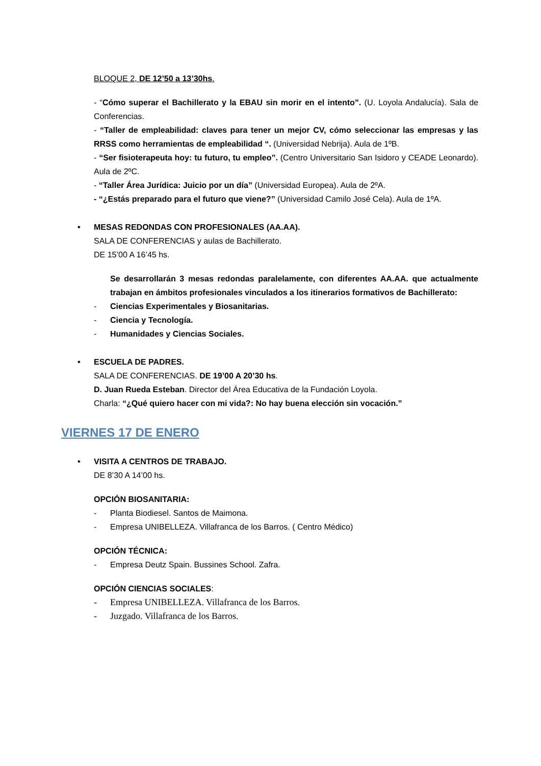BLOQUE 2, DE 12’50 a 13’30hs.
- “Cómo superar el Bachillerato y la EBAU sin morir en el intento”. (U. Loyola Andalucía). Sala de Conferencias.
- “Taller de empleabilidad: claves para tener un mejor CV, cómo seleccionar las empresas y las RRSS como herramientas de empleabilidad “. (Universidad Nebrija). Aula de 1ºB.
- “Ser fisioterapeuta hoy: tu futuro, tu empleo”. (Centro Universitario San Isidoro y CEADE Leonardo). Aula de 2ºC.
- “Taller Área Jurídica: Juicio por un día” (Universidad Europea). Aula de 2ºA.
- “¿Estás preparado para el futuro que viene?” (Universidad Camilo José Cela). Aula de 1ºA.
• MESAS REDONDAS CON PROFESIONALES (AA.AA).
SALA DE CONFERENCIAS y aulas de Bachillerato.
DE 15’00 A 16’45 hs.
Se desarrollarán 3 mesas redondas paralelamente, con diferentes AA.AA. que actualmente trabajan en ámbitos profesionales vinculados a los itinerarios formativos de Bachillerato:
- Ciencias Experimentales y Biosanitarias.
- Ciencia y Tecnología.
- Humanidades y Ciencias Sociales.
• ESCUELA DE PADRES.
SALA DE CONFERENCIAS. DE 19’00 A 20’30 hs.
D. Juan Rueda Esteban. Director del Área Educativa de la Fundación Loyola.
Charla: “¿Qué quiero hacer con mi vida?: No hay buena elección sin vocación.”
VIERNES 17 DE ENERO
• VISITA A CENTROS DE TRABAJO.
DE 8’30 A 14’00 hs.
OPCIÓN BIOSANITARIA:
- Planta Biodiesel. Santos de Maimona.
- Empresa UNIBELLEZA. Villafranca de los Barros. ( Centro Médico)
OPCIÓN TÉCNICA:
- Empresa Deutz Spain. Bussines School. Zafra.
OPCIÓN CIENCIAS SOCIALES:
- Empresa UNIBELLEZA. Villafranca de los Barros.
- Juzgado. Villafranca de los Barros.